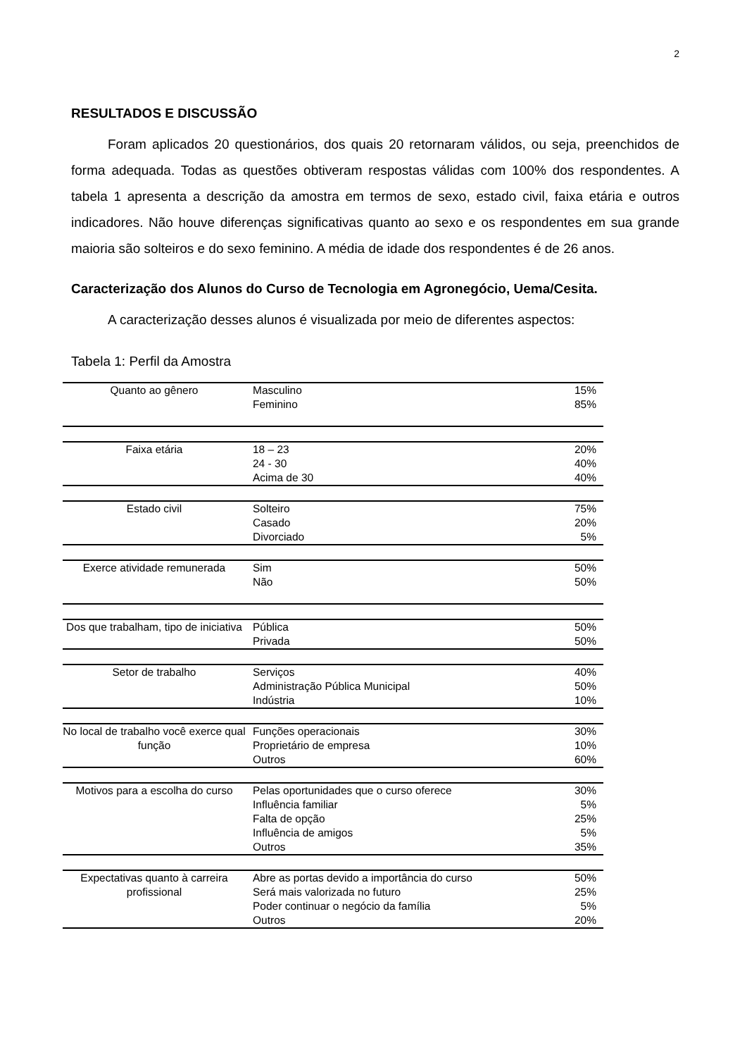2
RESULTADOS E DISCUSSÃO
Foram aplicados 20 questionários, dos quais 20 retornaram válidos, ou seja, preenchidos de forma adequada. Todas as questões obtiveram respostas válidas com 100% dos respondentes. A tabela 1 apresenta a descrição da amostra em termos de sexo, estado civil, faixa etária e outros indicadores. Não houve diferenças significativas quanto ao sexo e os respondentes em sua grande maioria são solteiros e do sexo feminino. A média de idade dos respondentes é de 26 anos.
Caracterização dos Alunos do Curso de Tecnologia em Agronegócio, Uema/Cesita.
A caracterização desses alunos é visualizada por meio de diferentes aspectos:
Tabela 1: Perfil da Amostra
| Quanto ao gênero | Masculino Feminino | 15% 85% |
| Faixa etária | 18 – 23 24 - 30 Acima de 30 | 20% 40% 40% |
| Estado civil | Solteiro Casado Divorciado | 75% 20% 5% |
| Exerce atividade remunerada | Sim Não | 50% 50% |
| Dos que trabalham, tipo de iniciativa | Pública Privada | 50% 50% |
| Setor de trabalho | Serviços Administração Pública Municipal Indústria | 40% 50% 10% |
| No local de trabalho você exerce qual função | Funções operacionais Proprietário de empresa Outros | 30% 10% 60% |
| Motivos para a escolha do curso | Pelas oportunidades que o curso oferece Influência familiar Falta de opção Influência de amigos Outros | 30% 5% 25% 5% 35% |
| Expectativas quanto à carreira profissional | Abre as portas devido a importância do curso Será mais valorizada no futuro Poder continuar o negócio da família Outros | 50% 25% 5% 20% |